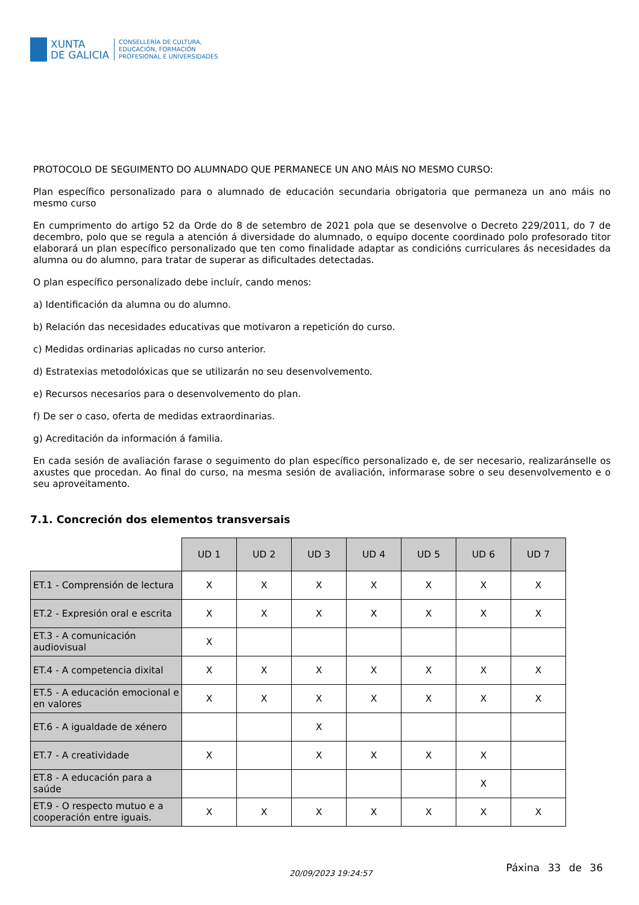XUNTA
DE GALICIA
CONSELLERÍA DE CULTURA,
EDUCACIÓN, FORMACIÓN
PROFESIONAL E UNIVERSIDADES
PROTOCOLO DE SEGUIMENTO DO ALUMNADO QUE PERMANECE UN ANO MÁIS NO MESMO CURSO:
Plan específico personalizado para o alumnado de educación secundaria obrigatoria que permaneza un ano máis no mesmo curso
En cumprimento do artigo 52 da Orde do 8 de setembro de 2021 pola que se desenvolve o Decreto 229/2011, do 7 de decembro, polo que se regula a atención á diversidade do alumnado, o equipo docente coordinado polo profesorado titor elaborará un plan específico personalizado que ten como finalidade adaptar as condicións curriculares ás necesidades da alumna ou do alumno, para tratar de superar as dificultades detectadas.
O plan específico personalizado debe incluír, cando menos:
a) Identificación da alumna ou do alumno.
b) Relación das necesidades educativas que motivaron a repetición do curso.
c) Medidas ordinarias aplicadas no curso anterior.
d) Estratexias metodolóxicas que se utilizarán no seu desenvolvemento.
e) Recursos necesarios para o desenvolvemento do plan.
f) De ser o caso, oferta de medidas extraordinarias.
g) Acreditación da información á familia.
En cada sesión de avaliación farase o seguimento do plan específico personalizado e, de ser necesario, realizaránselle os axustes que procedan. Ao final do curso, na mesma sesión de avaliación, informarase sobre o seu desenvolvemento e o seu aproveitamento.
7.1. Concreción dos elementos transversais
| | UD 1 | UD 2 | UD 3 | UD 4 | UD 5 | UD 6 | UD 7 |
| ET.1 - Comprensión de lectura | X | X | X | X | X | X | X |
| ET.2 - Expresión oral e escrita | X | X | X | X | X | X | X |
| ET.3 - A comunicación audiovisual | X | | | | | | |
| ET.4 - A competencia dixital | X | X | X | X | X | X | X |
| ET.5 - A educación emocional e en valores | X | X | X | X | X | X | X |
| ET.6 - A igualdade de xénero | | | X | | | | |
| ET.7 - A creatividade | X | | X | X | X | X | |
| ET.8 - A educación para a saúde | | | | | | X | |
| ET.9 - O respecto mutuo e a cooperación entre iguais. | X | X | X | X | X | X | X |
20/09/2023 19:24:57 Páxina 33 de 36